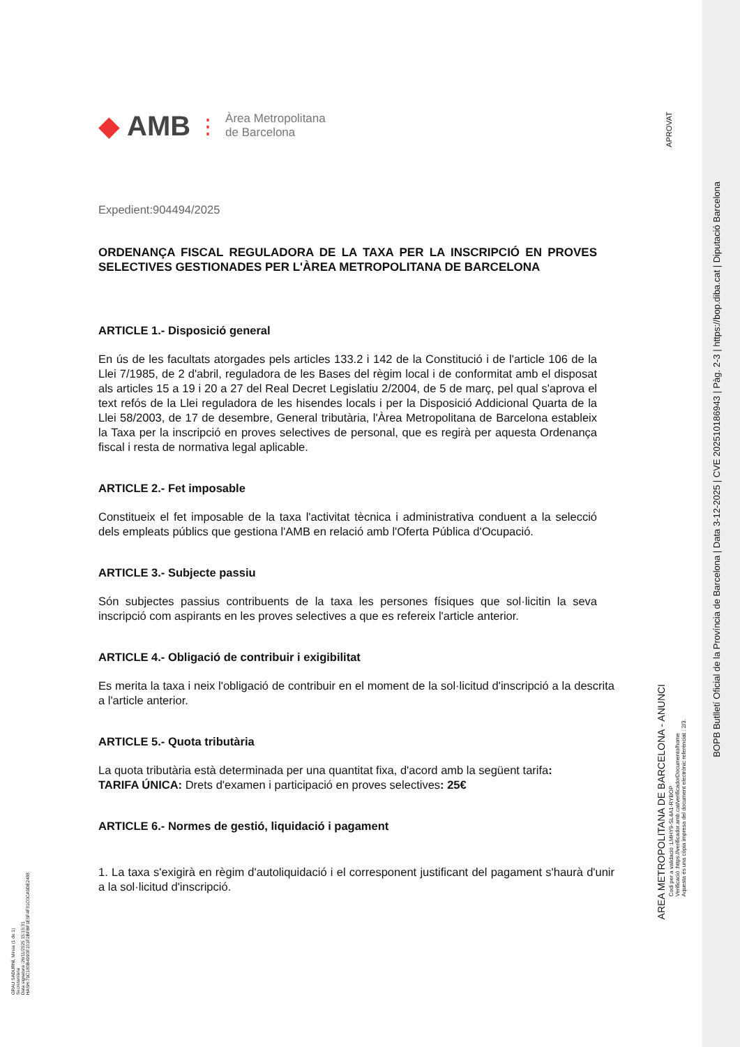◆ AMB ⋮
Àrea Metropolitana
de Barcelona
Expedient:904494/2025
ORDENANÇA FISCAL REGULADORA DE LA TAXA PER LA INSCRIPCIÓ EN PROVES SELECTIVES GESTIONADES PER L'ÀREA METROPOLITANA DE BARCELONA
ARTICLE 1.- Disposició general
En ús de les facultats atorgades pels articles 133.2 i 142 de la Constitució i de l'article 106 de la Llei 7/1985, de 2 d'abril, reguladora de les Bases del règim local i de conformitat amb el disposat als articles 15 a 19 i 20 a 27 del Real Decret Legislatiu 2/2004, de 5 de març, pel qual s'aprova el text refós de la Llei reguladora de les hisendes locals i per la Disposició Addicional Quarta de la Llei 58/2003, de 17 de desembre, General tributària, l'Àrea Metropolitana de Barcelona estableix la Taxa per la inscripció en proves selectives de personal, que es regirà per aquesta Ordenança fiscal i resta de normativa legal aplicable.
ARTICLE 2.- Fet imposable
Constitueix el fet imposable de la taxa l'activitat tècnica i administrativa conduent a la selecció dels empleats públics que gestiona l'AMB en relació amb l'Oferta Pública d'Ocupació.
ARTICLE 3.- Subjecte passiu
Són subjectes passius contribuents de la taxa les persones físiques que sol·licitin la seva inscripció com aspirants en les proves selectives a que es refereix l'article anterior.
ARTICLE 4.- Obligació de contribuir i exigibilitat
Es merita la taxa i neix l'obligació de contribuir en el moment de la sol·licitud d'inscripció a la descrita a l'article anterior.
ARTICLE 5.- Quota tributària
La quota tributària està determinada per una quantitat fixa, d'acord amb la següent tarifa:
TARIFA ÚNICA: Drets d'examen i participació en proves selectives: 25€
ARTICLE 6.- Normes de gestió, liquidació i pagament
1. La taxa s'exigirà en règim d'autoliquidació i el corresponent justificant del pagament s'haurà d'unir a la sol·licitud d'inscripció.
APROVAT
BOPB Butlletí Oficial de la Província de Barcelona | Data 3-12-2025 | CVE 202510186943 | Pàg. 2-3 | https://bop.diba.cat | Diputació Barcelona
AREA METROPOLITANA DE BARCELONA - ANUNCI
Codi per a validació :LMHY9-SL4A1-RYBOP
Verificació :https://verificador.amb.cat/verificadorDocumento/home
Aquesta és una còpia impresa del document electrònic referènciat : 2/3.
GRAU SADURNÍ, Mireia (1 de 1)
Secretari/ària
Data signatura :26/11/2025 15:15:31
HASH:79C180B4990F101F2BFBF1E5F4F31C0CA9DE2488